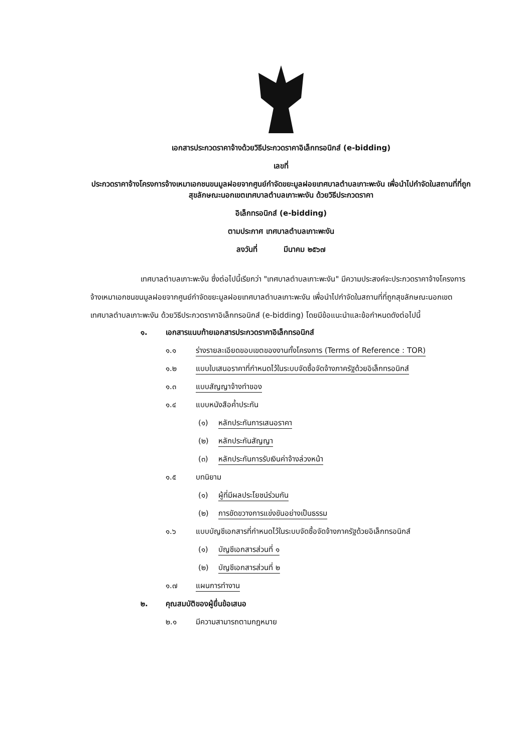เอกสารประกวดราคาจ้างด้วยวิธีประกวดราคาอิเล็กทรอนิกส์ (e-bidding)
เลขที่
ประกวดราคาจ้างโครงการจ้างเหมาเอกชนขนมูลฝอยจากศูนย์กำจัดขยะมูลฝอยเทศบาลตำบลเกาะพะงัน เพื่อนำไปกำจัดในสถานที่ที่ถูกสุขลักษณะนอกเขตเทศบาลตำบลเกาะพะงัน ด้วยวิธีประกวดราคา
อิเล็กทรอนิกส์ (e-bidding)
ตามประกาศ เทศบาลตำบลเกาะพะงัน
ลงวันที่ มีนาคม ๒๕๖๗
เทศบาลตำบลเกาะพะงัน ซึ่งต่อไปนี้เรียกว่า "เทศบาลตำบลเกาะพะงัน" มีความประสงค์จะประกวดราคาจ้างโครงการจ้างเหมาเอกชนขนมูลฝอยจากศูนย์กำจัดขยะมูลฝอยเทศบาลตำบลเกาะพะงัน เพื่อนำไปกำจัดในสถานที่ที่ถูกสุขลักษณะนอกเขตเทศบาลตำบลเกาะพะงัน ด้วยวิธีประกวดราคาอิเล็กทรอนิกส์ (e-bidding) โดยมีข้อแนะนำและข้อกำหนดดังต่อไปนี้
๑. เอกสารแนบท้ายเอกสารประกวดราคาอิเล็กทรอนิกส์
๑.๑ ร่างรายละเอียดขอบเขตของงานทั้งโครงการ (Terms of Reference : TOR)
๑.๒ แบบใบเสนอราคาที่กำหนดไว้ในระบบจัดซื้อจัดจ้างภาครัฐด้วยอิเล็กทรอนิกส์
๑.๓ แบบสัญญาจ้างทำของ
๑.๔ แบบหนังสือค้ำประกัน
(๑) หลักประกันการเสนอราคา
(๒) หลักประกันสัญญา
(๓) หลักประกันการรับเงินค่าจ้างล่วงหน้า
๑.๕ บทนิยาม
(๑) ผู้ที่มีผลประโยชน์ร่วมกัน
(๒) การขัดขวางการแข่งขันอย่างเป็นธรรม
๑.๖ แบบบัญชีเอกสารที่กำหนดไว้ในระบบจัดซื้อจัดจ้างภาครัฐด้วยอิเล็กทรอนิกส์
(๑) บัญชีเอกสารส่วนที่ ๑
(๒) บัญชีเอกสารส่วนที่ ๒
๑.๗ แผนการทำงาน
๒. คุณสมบัติของผู้ยื่นข้อเสนอ
๒.๑ มีความสามารถตามกฎหมาย